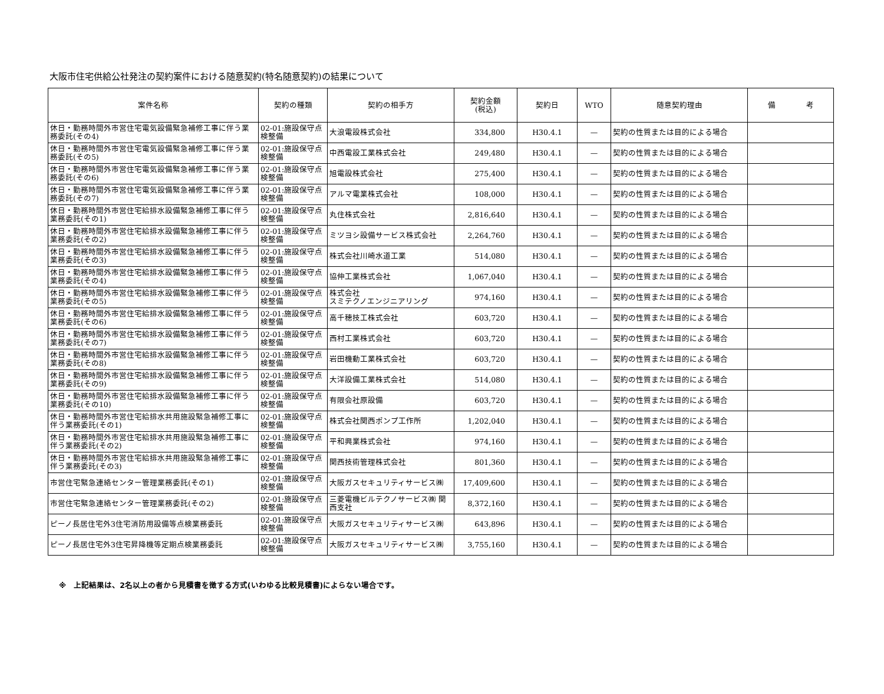大阪市住宅供給公社発注の契約案件における随意契約(特名随意契約)の結果について
| 案件名称 | 契約の種類 | 契約の相手方 | 契約金額 (税込) | 契約日 | WTO | 随意契約理由 | 備 考 |
| --- | --- | --- | --- | --- | --- | --- | --- |
| 休日・勤務時間外市営住宅電気設備緊急補修工事に伴う業務委託(その4) | 02-01:施設保守点検整備 | 大浪電設株式会社 | 334,800 | H30.4.1 | — | 契約の性質または目的による場合 | |
| 休日・勤務時間外市営住宅電気設備緊急補修工事に伴う業務委託(その5) | 02-01:施設保守点検整備 | 中西電設工業株式会社 | 249,480 | H30.4.1 | — | 契約の性質または目的による場合 | |
| 休日・勤務時間外市営住宅電気設備緊急補修工事に伴う業務委託(その6) | 02-01:施設保守点検整備 | 旭電設株式会社 | 275,400 | H30.4.1 | — | 契約の性質または目的による場合 | |
| 休日・勤務時間外市営住宅電気設備緊急補修工事に伴う業務委託(その7) | 02-01:施設保守点検整備 | アルマ電業株式会社 | 108,000 | H30.4.1 | — | 契約の性質または目的による場合 | |
| 休日・勤務時間外市営住宅給排水設備緊急補修工事に伴う業務委託(その1) | 02-01:施設保守点検整備 | 丸住株式会社 | 2,816,640 | H30.4.1 | — | 契約の性質または目的による場合 | |
| 休日・勤務時間外市営住宅給排水設備緊急補修工事に伴う業務委託(その2) | 02-01:施設保守点検整備 | ミツヨシ設備サービス株式会社 | 2,264,760 | H30.4.1 | — | 契約の性質または目的による場合 | |
| 休日・勤務時間外市営住宅給排水設備緊急補修工事に伴う業務委託(その3) | 02-01:施設保守点検整備 | 株式会社川崎水道工業 | 514,080 | H30.4.1 | — | 契約の性質または目的による場合 | |
| 休日・勤務時間外市営住宅給排水設備緊急補修工事に伴う業務委託(その4) | 02-01:施設保守点検整備 | 協伸工業株式会社 | 1,067,040 | H30.4.1 | — | 契約の性質または目的による場合 | |
| 休日・勤務時間外市営住宅給排水設備緊急補修工事に伴う業務委託(その5) | 02-01:施設保守点検整備 | 株式会社 スミテクノエンジニアリング | 974,160 | H30.4.1 | — | 契約の性質または目的による場合 | |
| 休日・勤務時間外市営住宅給排水設備緊急補修工事に伴う業務委託(その6) | 02-01:施設保守点検整備 | 高千穂技工株式会社 | 603,720 | H30.4.1 | — | 契約の性質または目的による場合 | |
| 休日・勤務時間外市営住宅給排水設備緊急補修工事に伴う業務委託(その7) | 02-01:施設保守点検整備 | 西村工業株式会社 | 603,720 | H30.4.1 | — | 契約の性質または目的による場合 | |
| 休日・勤務時間外市営住宅給排水設備緊急補修工事に伴う業務委託(その8) | 02-01:施設保守点検整備 | 岩田機動工業株式会社 | 603,720 | H30.4.1 | — | 契約の性質または目的による場合 | |
| 休日・勤務時間外市営住宅給排水設備緊急補修工事に伴う業務委託(その9) | 02-01:施設保守点検整備 | 大洋設備工業株式会社 | 514,080 | H30.4.1 | — | 契約の性質または目的による場合 | |
| 休日・勤務時間外市営住宅給排水設備緊急補修工事に伴う業務委託(その10) | 02-01:施設保守点検整備 | 有限会社原設備 | 603,720 | H30.4.1 | — | 契約の性質または目的による場合 | |
| 休日・勤務時間外市営住宅給排水共用施設緊急補修工事に伴う業務委託(その1) | 02-01:施設保守点検整備 | 株式会社関西ポンプ工作所 | 1,202,040 | H30.4.1 | — | 契約の性質または目的による場合 | |
| 休日・勤務時間外市営住宅給排水共用施設緊急補修工事に伴う業務委託(その2) | 02-01:施設保守点検整備 | 平和興業株式会社 | 974,160 | H30.4.1 | — | 契約の性質または目的による場合 | |
| 休日・勤務時間外市営住宅給排水共用施設緊急補修工事に伴う業務委託(その3) | 02-01:施設保守点検整備 | 関西技術管理株式会社 | 801,360 | H30.4.1 | — | 契約の性質または目的による場合 | |
| 市営住宅緊急連絡センター管理業務委託(その1) | 02-01:施設保守点検整備 | 大阪ガスセキュリティサービス㈱ | 17,409,600 | H30.4.1 | — | 契約の性質または目的による場合 | |
| 市営住宅緊急連絡センター管理業務委託(その2) | 02-01:施設保守点検整備 | 三菱電機ビルテクノサービス㈱ 関西支社 | 8,372,160 | H30.4.1 | — | 契約の性質または目的による場合 | |
| ピーノ長居住宅外3住宅消防用設備等点検業務委託 | 02-01:施設保守点検整備 | 大阪ガスセキュリティサービス㈱ | 643,896 | H30.4.1 | — | 契約の性質または目的による場合 | |
| ピーノ長居住宅外3住宅昇降機等定期点検業務委託 | 02-01:施設保守点検整備 | 大阪ガスセキュリティサービス㈱ | 3,755,160 | H30.4.1 | — | 契約の性質または目的による場合 | |
※　上記結果は、2名以上の者から見積書を徴する方式(いわゆる比較見積書)によらない場合です。